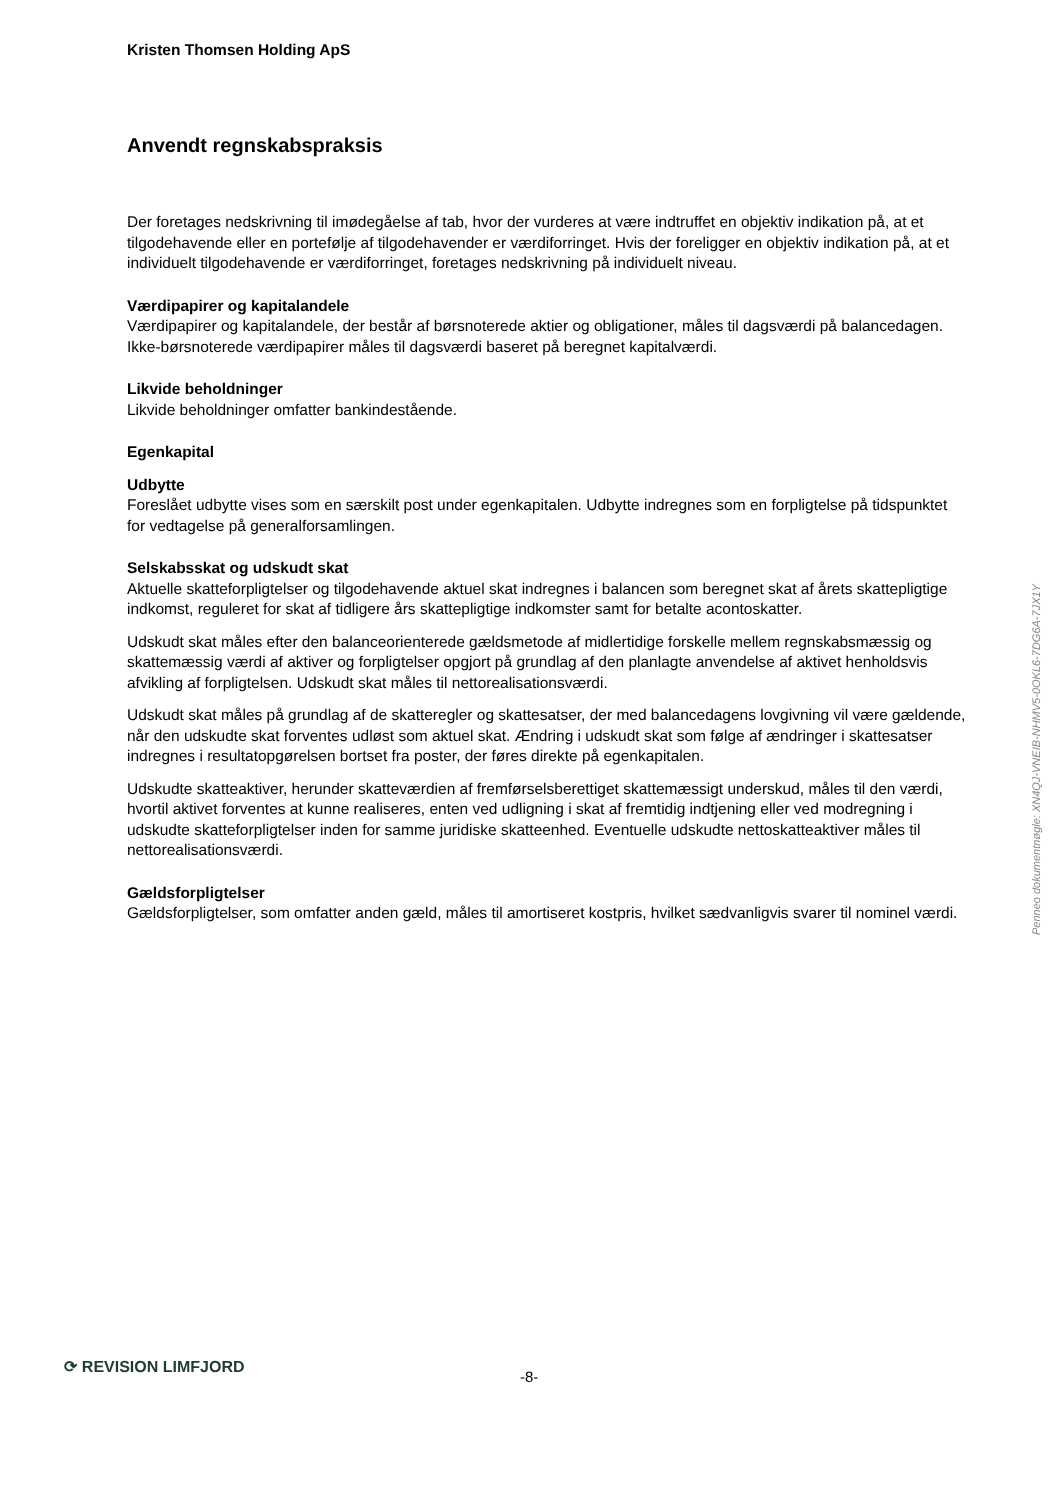Kristen Thomsen Holding ApS
Anvendt regnskabspraksis
Der foretages nedskrivning til imødegåelse af tab, hvor der vurderes at være indtruffet en objektiv indikation på, at et tilgodehavende eller en portefølje af tilgodehavender er værdiforringet. Hvis der foreligger en objektiv indikation på, at et individuelt tilgodehavende er værdiforringet, foretages nedskrivning på individuelt niveau.
Værdipapirer og kapitalandele
Værdipapirer og kapitalandele, der består af børsnoterede aktier og obligationer, måles til dagsværdi på balancedagen. Ikke-børsnoterede værdipapirer måles til dagsværdi baseret på beregnet kapitalværdi.
Likvide beholdninger
Likvide beholdninger omfatter bankindestående.
Egenkapital
Udbytte
Foreslået udbytte vises som en særskilt post under egenkapitalen. Udbytte indregnes som en forpligtelse på tidspunktet for vedtagelse på generalforsamlingen.
Selskabsskat og udskudt skat
Aktuelle skatteforpligtelser og tilgodehavende aktuel skat indregnes i balancen som beregnet skat af årets skattepligtige indkomst, reguleret for skat af tidligere års skattepligtige indkomster samt for betalte acontoskatter.
Udskudt skat måles efter den balanceorienterede gældsmetode af midlertidige forskelle mellem regnskabsmæssig og skattemæssig værdi af aktiver og forpligtelser opgjort på grundlag af den planlagte anvendelse af aktivet henholdsvis afvikling af forpligtelsen. Udskudt skat måles til nettorealisationsværdi.
Udskudt skat måles på grundlag af de skatteregler og skattesatser, der med balancedagens lovgivning vil være gældende, når den udskudte skat forventes udløst som aktuel skat. Ændring i udskudt skat som følge af ændringer i skattesatser indregnes i resultatopgørelsen bortset fra poster, der føres direkte på egenkapitalen.
Udskudte skatteaktiver, herunder skatteværdien af fremførselsberettiget skattemæssigt underskud, måles til den værdi, hvortil aktivet forventes at kunne realiseres, enten ved udligning i skat af fremtidig indtjening eller ved modregning i udskudte skatteforpligtelser inden for samme juridiske skatteenhed. Eventuelle udskudte nettoskatteaktiver måles til nettorealisationsværdi.
Gældsforpligtelser
Gældsforpligtelser, som omfatter anden gæld, måles til amortiseret kostpris, hvilket sædvanligvis svarer til nominel værdi.
Penneo dokumentnøgle: XN4QJ-VNEIB-NHMV5-0OKL6-7DG6A-7JX1Y
⟳ REVISION LIMFJORD
-8-